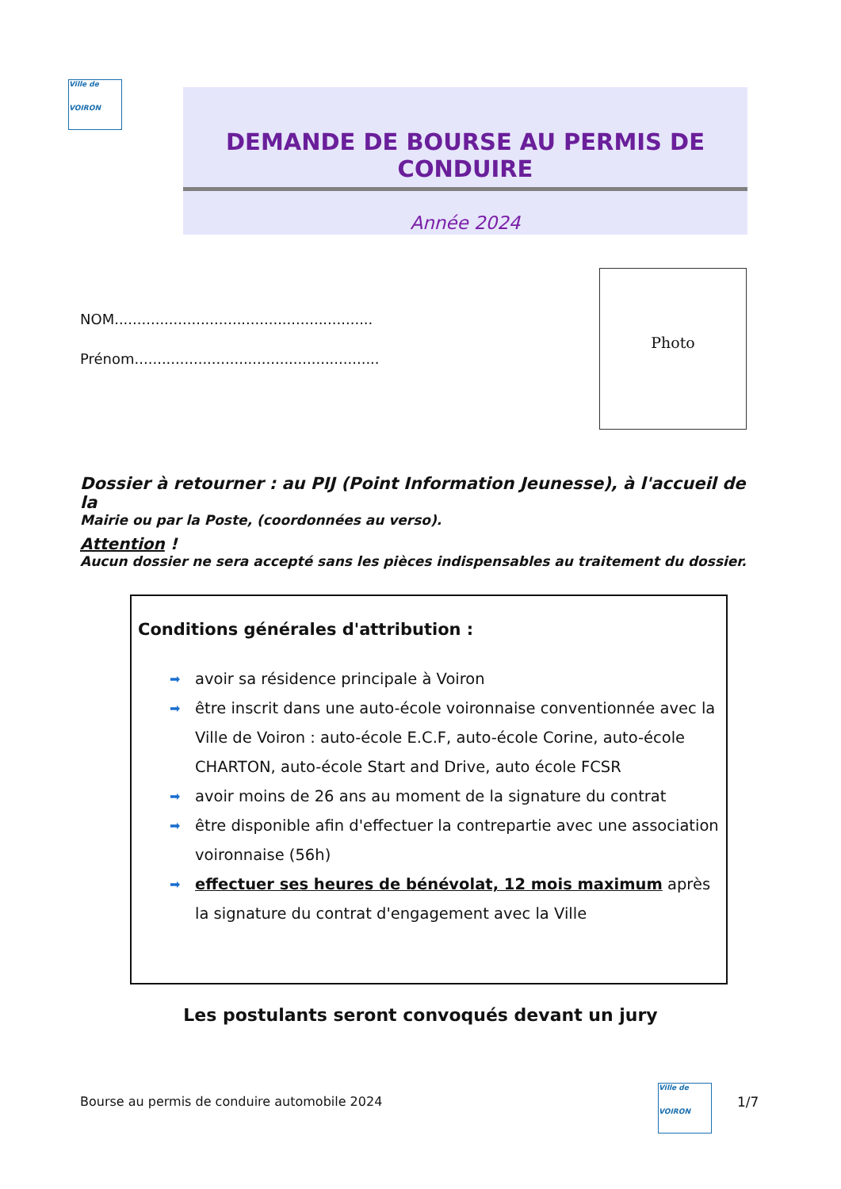Ville de
VOIRON
DEMANDE DE BOURSE AU PERMIS DE CONDUIRE
Année 2024
Photo
NOM.........................................................
Prénom......................................................
Dossier à retourner : au PIJ (Point Information Jeunesse), à l'accueil de la
Mairie ou par la Poste, (coordonnées au verso).
Attention !
Aucun dossier ne sera accepté sans les pièces indispensables au traitement du dossier.
Conditions générales d'attribution :
➡ avoir sa résidence principale à Voiron
➡ être inscrit dans une auto-école voironnaise conventionnée avec la Ville de Voiron : auto-école E.C.F, auto-école Corine, auto-école CHARTON, auto-école Start and Drive, auto école FCSR
➡ avoir moins de 26 ans au moment de la signature du contrat
➡ être disponible afin d'effectuer la contrepartie avec une association voironnaise (56h)
➡ effectuer ses heures de bénévolat, 12 mois maximum après la signature du contrat d'engagement avec la Ville
Les postulants seront convoqués devant un jury
Bourse au permis de conduire automobile 2024
Ville de
VOIRON
1/7